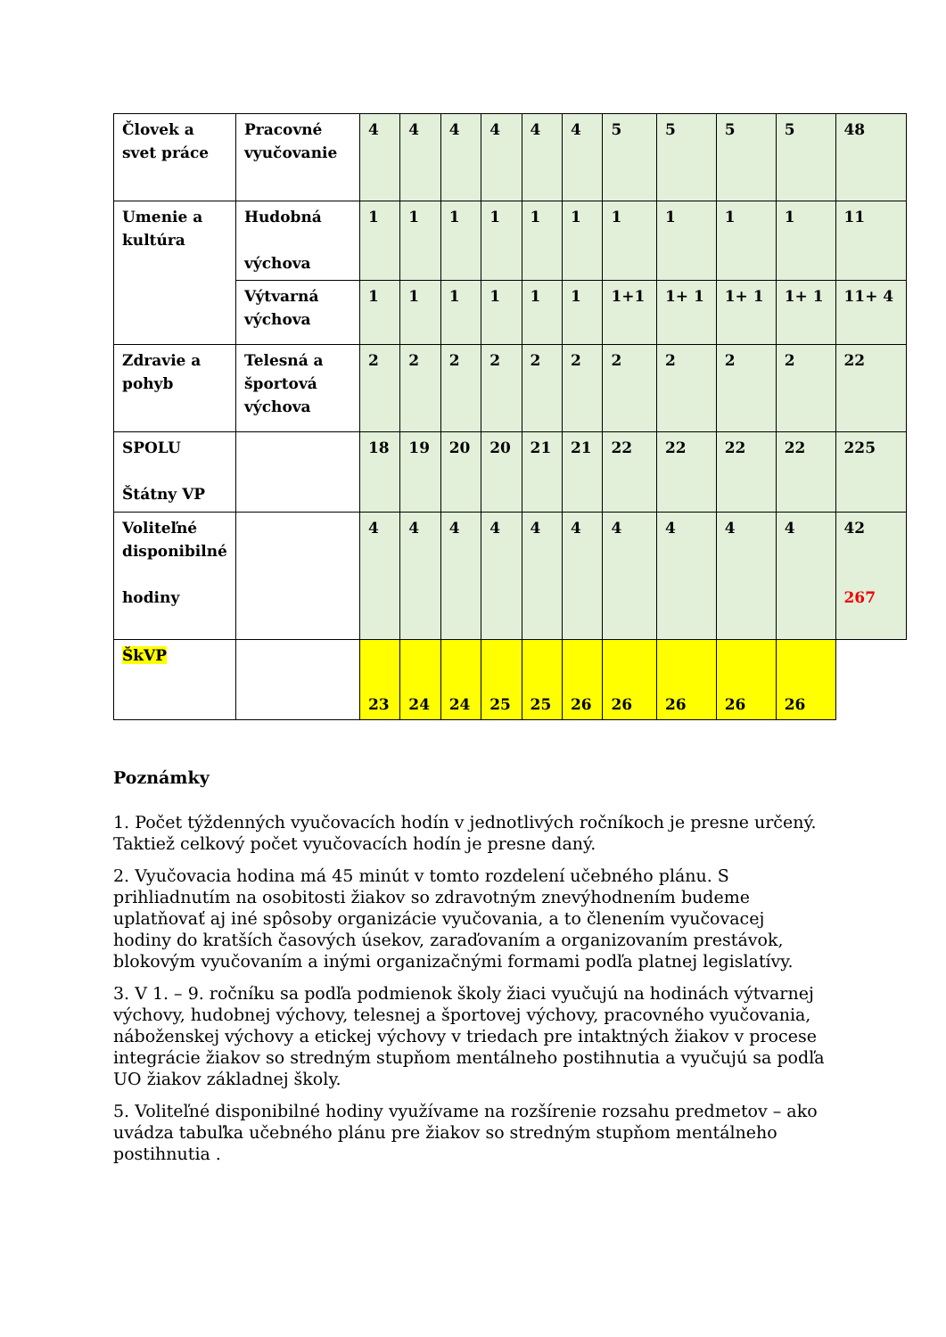| Človek a svet práce | Pracovné vyučovanie | 4 | 4 | 4 | 4 | 4 | 4 | 5 | 5 | 5 | 5 | 48 |
| Umenie a kultúra | Hudobná výchova | 1 | 1 | 1 | 1 | 1 | 1 | 1 | 1 | 1 | 1 | 11 |
| | Výtvarná výchova | 1 | 1 | 1 | 1 | 1 | 1 | 1+1 | 1+ 1 | 1+ 1 | 1+ 1 | 11+ 4 |
| Zdravie a pohyb | Telesná a športová výchova | 2 | 2 | 2 | 2 | 2 | 2 | 2 | 2 | 2 | 2 | 22 |
| SPOLU Štátny VP | | 18 | 19 | 20 | 20 | 21 | 21 | 22 | 22 | 22 | 22 | 225 |
| Voliteľné disponibilné hodiny | | 4 | 4 | 4 | 4 | 4 | 4 | 4 | 4 | 4 | 4 | 42 267 |
| ŠkVP | | 23 | 24 | 24 | 25 | 25 | 26 | 26 | 26 | 26 | 26 | |
Poznámky
1. Počet týždenných vyučovacích hodín v jednotlivých ročníkoch je presne určený. Taktiež celkový počet vyučovacích hodín je presne daný.
2. Vyučovacia hodina má 45 minút v tomto rozdelení učebného plánu. S prihliadnutím na osobitosti žiakov so zdravotným znevýhodnením budeme uplatňovať aj iné spôsoby organizácie vyučovania, a to členením vyučovacej hodiny do kratších časových úsekov, zaraďovaním a organizovaním prestávok, blokovým vyučovaním a inými organizačnými formami podľa platnej legislatívy.
3. V 1. – 9. ročníku sa podľa podmienok školy žiaci vyučujú na hodinách výtvarnej výchovy, hudobnej výchovy, telesnej a športovej výchovy, pracovného vyučovania, náboženskej výchovy a etickej výchovy v triedach pre intaktných žiakov v procese integrácie žiakov so stredným stupňom mentálneho postihnutia a vyučujú sa podľa UO žiakov základnej školy.
5. Voliteľné disponibilné hodiny využívame na rozšírenie rozsahu predmetov – ako uvádza tabuľka učebného plánu pre žiakov so stredným stupňom mentálneho postihnutia .